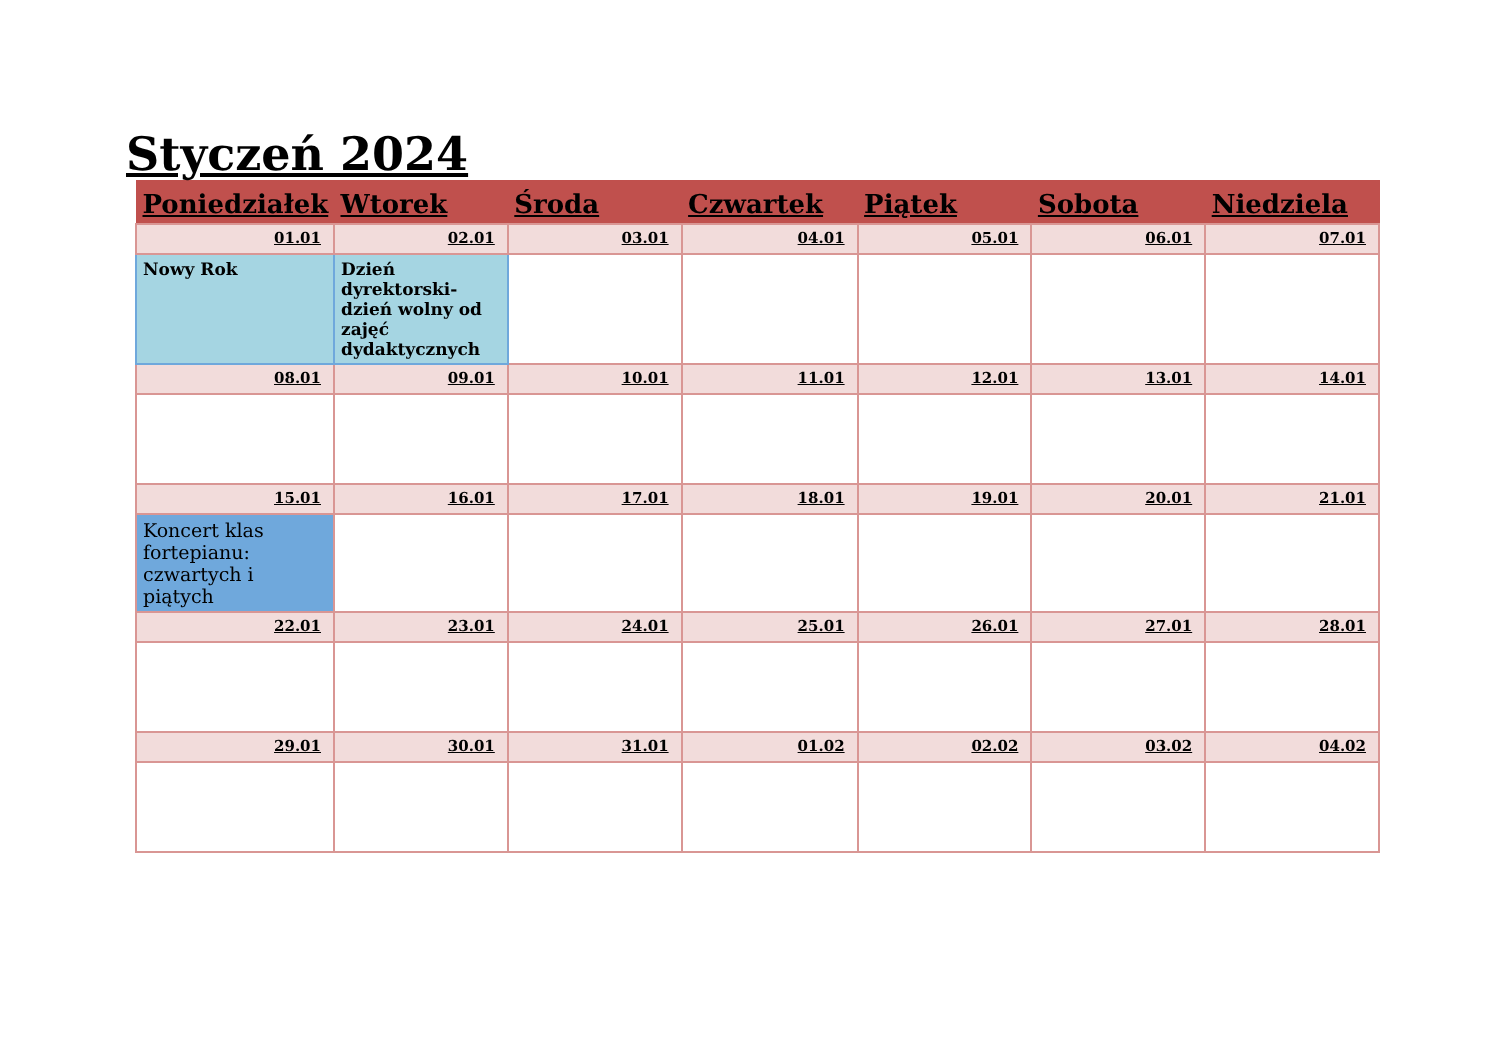Styczeń 2024
| Poniedziałek | Wtorek | Środa | Czwartek | Piątek | Sobota | Niedziela |
| --- | --- | --- | --- | --- | --- | --- |
| 01.01 | 02.01 | 03.01 | 04.01 | 05.01 | 06.01 | 07.01 |
| Nowy Rok | Dzień dyrektorski- dzień wolny od zajęć dydaktycznych | | | | | |
| 08.01 | 09.01 | 10.01 | 11.01 | 12.01 | 13.01 | 14.01 |
| 15.01 | 16.01 | 17.01 | 18.01 | 19.01 | 20.01 | 21.01 |
| Koncert klas fortepianu: czwartych i piątych | | | | | | |
| 22.01 | 23.01 | 24.01 | 25.01 | 26.01 | 27.01 | 28.01 |
| 29.01 | 30.01 | 31.01 | 01.02 | 02.02 | 03.02 | 04.02 |